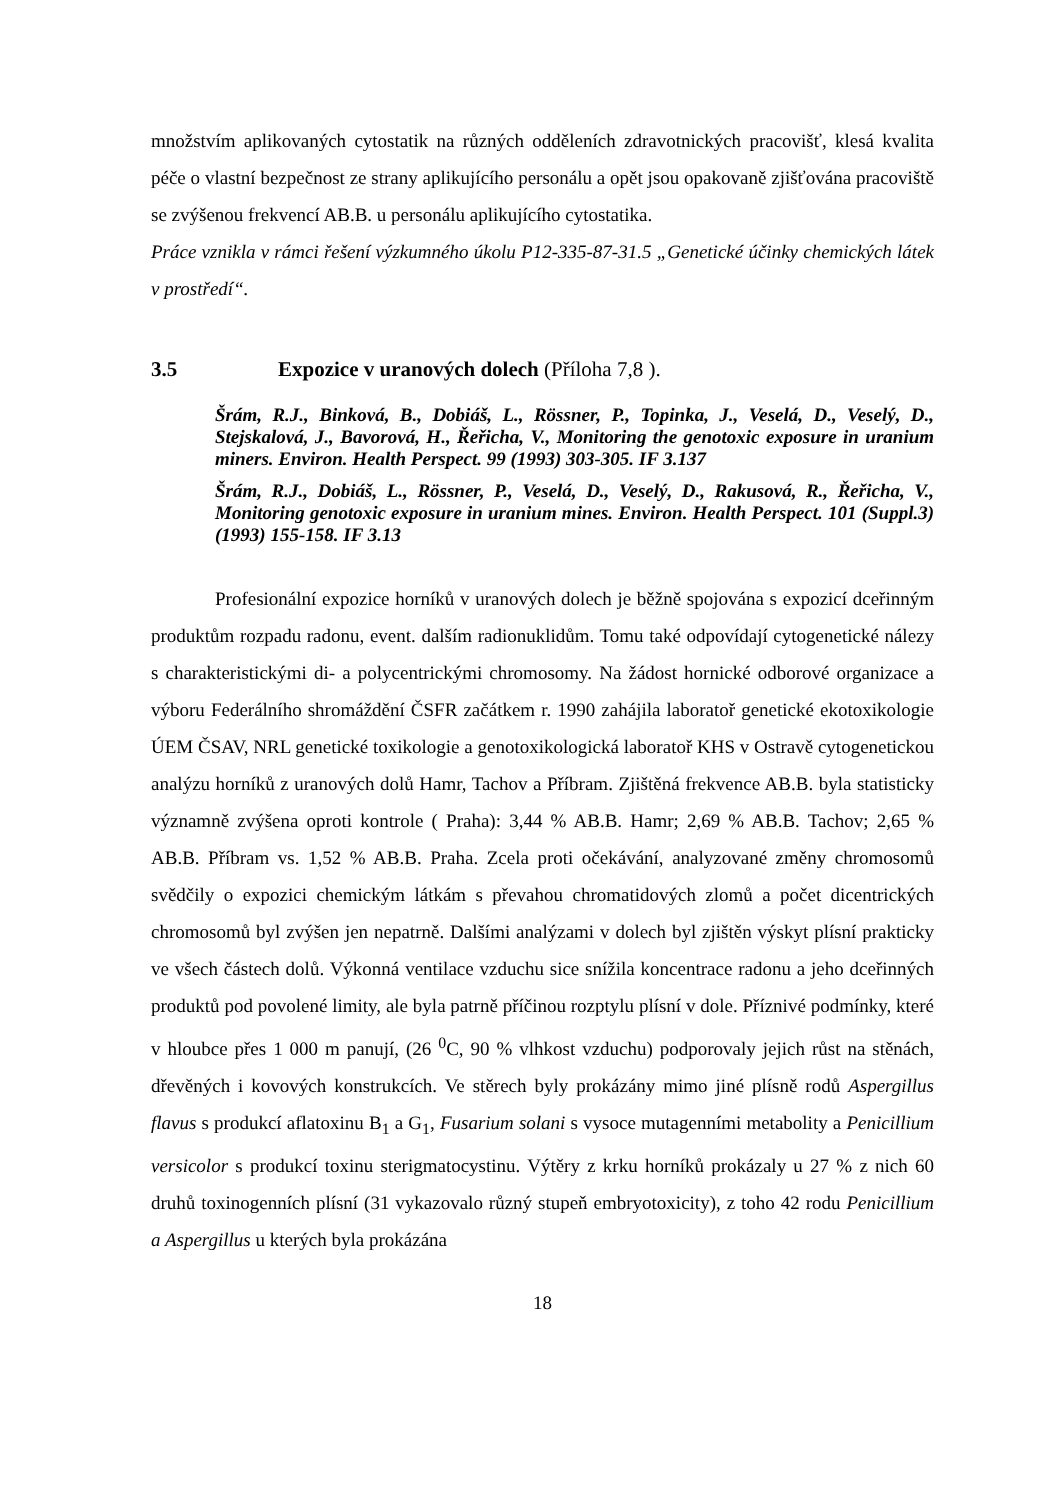množstvím aplikovaných cytostatik na různých odděleních zdravotnických pracovišť, klesá kvalita péče o vlastní bezpečnost ze strany aplikujícího personálu a opět jsou opakovaně zjišťována pracoviště se zvýšenou frekvencí AB.B. u personálu aplikujícího cytostatika.
Práce vznikla v rámci řešení výzkumného úkolu P12-335-87-31.5 „Genetické účinky chemických látek v prostředí“.
3.5 Expozice v uranových dolech (Příloha 7,8 ).
Šrám, R.J., Binková, B., Dobiáš, L., Rössner, P., Topinka, J., Veselá, D., Veselý, D., Stejskalová, J., Bavorová, H., Řeřicha, V., Monitoring the genotoxic exposure in uranium miners. Environ. Health Perspect. 99 (1993) 303-305. IF 3.137
Šrám, R.J., Dobiáš, L., Rössner, P., Veselá, D., Veselý, D., Rakusová, R., Řeřicha, V., Monitoring genotoxic exposure in uranium mines. Environ. Health Perspect. 101 (Suppl.3) (1993) 155-158. IF 3.13
Profesionální expozice horníků v uranových dolech je běžně spojována s expozicí dceřinným produktům rozpadu radonu, event. dalším radionuklidům. Tomu také odpovídají cytogenetické nálezy s charakteristickými di- a polycentrickými chromosomy. Na žádost hornické odborové organizace a výboru Federálního shromáždění ČSFR začátkem r. 1990 zahájila laboratoř genetické ekotoxikologie ÚEM ČSAV, NRL genetické toxikologie a genotoxikologická laboratoř KHS v Ostravě cytogenetickou analýzu horníků z uranových dolů Hamr, Tachov a Příbram. Zjištěná frekvence AB.B. byla statisticky významně zvýšena oproti kontrole ( Praha): 3,44 % AB.B. Hamr; 2,69 % AB.B. Tachov; 2,65 % AB.B. Příbram vs. 1,52 % AB.B. Praha. Zcela proti očekávání, analyzované změny chromosomů svědčily o expozici chemickým látkám s převahou chromatidových zlomů a počet dicentrických chromosomů byl zvýšen jen nepatrně. Dalšími analýzami v dolech byl zjištěn výskyt plísní prakticky ve všech částech dolů. Výkonná ventilace vzduchu sice snížila koncentrace radonu a jeho dceřinných produktů pod povolené limity, ale byla patrně příčinou rozptylu plísní v dole. Příznivé podmínky, které v hloubce přes 1 000 m panují, (26 <sup>0</sup>C, 90 % vlhkost vzduchu) podporovaly jejich růst na stěnách, dřevěných i kovových konstrukcích. Ve stěrech byly prokázány mimo jiné plísně rodů Aspergillus flavus s produkcí aflatoxinu B<sub>1</sub> a G<sub>1</sub>, Fusarium solani s vysoce mutagenními metabolity a Penicillium versicolor s produkcí toxinu sterigmatocystinu. Výtěry z krku horníků prokázaly u 27 % z nich 60 druhů toxinogenních plísní (31 vykazovalo různý stupeň embryotoxicity), z toho 42 rodu Penicillium a Aspergillus u kterých byla prokázána
18